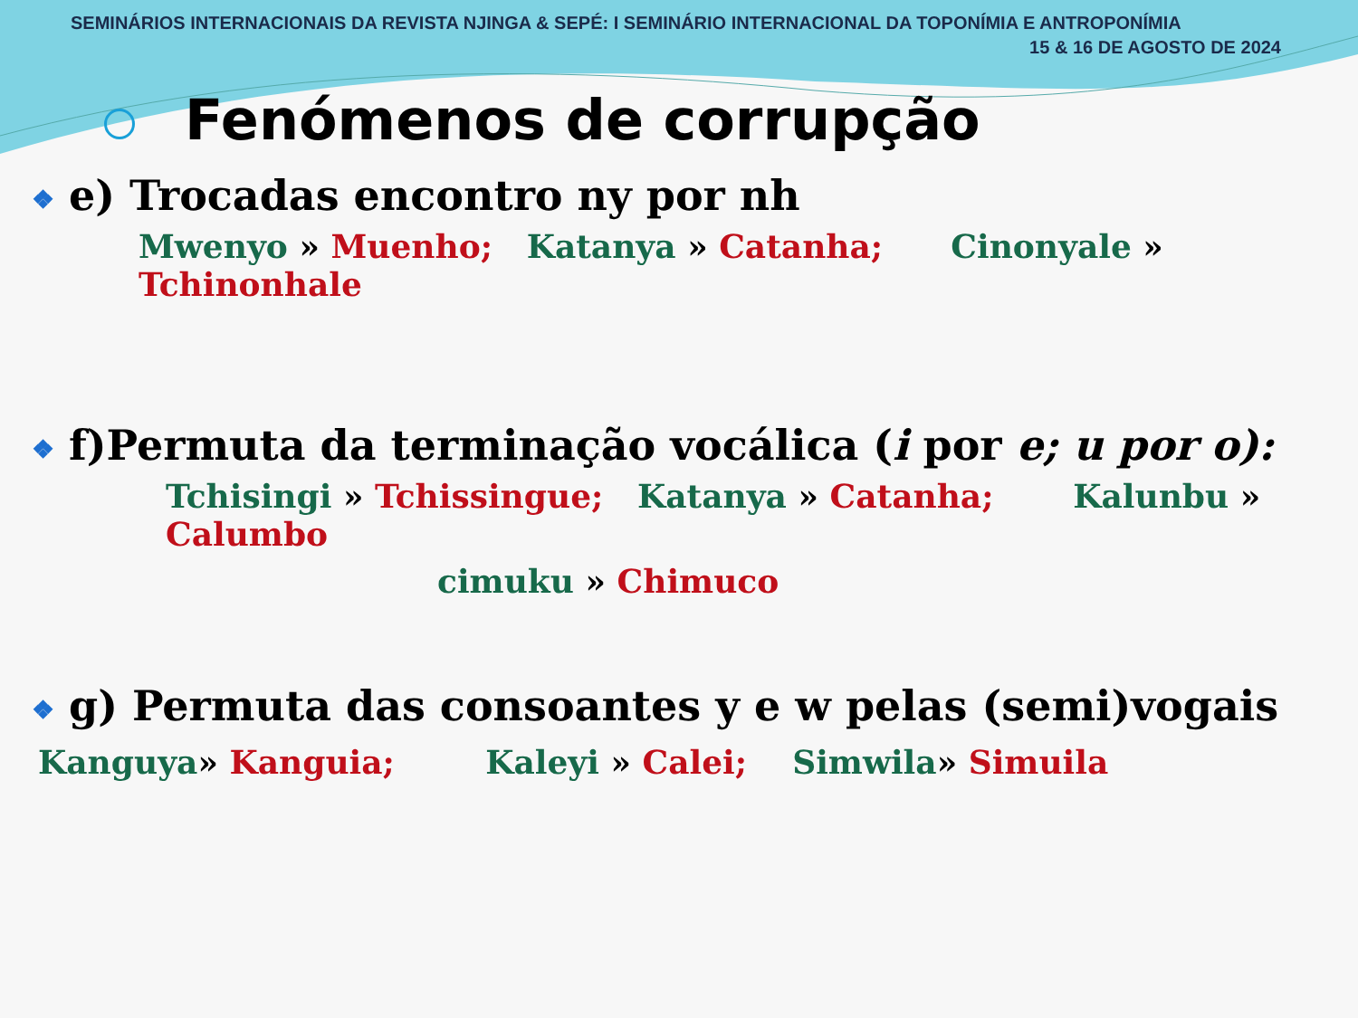SEMINÁRIOS INTERNACIONAIS DA REVISTA NJINGA & SEPÉ: I SEMINÁRIO INTERNACIONAL DA TOPONÍMIA E ANTROPONÍMIA
15 & 16 DE AGOSTO DE 2024
Fenómenos de corrupção
❖ e) Trocadas encontro ny por nh
Mwenyo » Muenho; Katanya » Catanha; Cinonyale » Tchinonhale
❖ f)Permuta da terminação vocálica (i por e; u por o):
Tchisingi » Tchissingue; Katanya » Catanha; Kalunbu » Calumbo
cimuku » Chimuco
❖ g) Permuta das consoantes y e w pelas (semi)vogais
Kanguya» Kanguia; Kaleyi » Calei; Simwila» Simuila